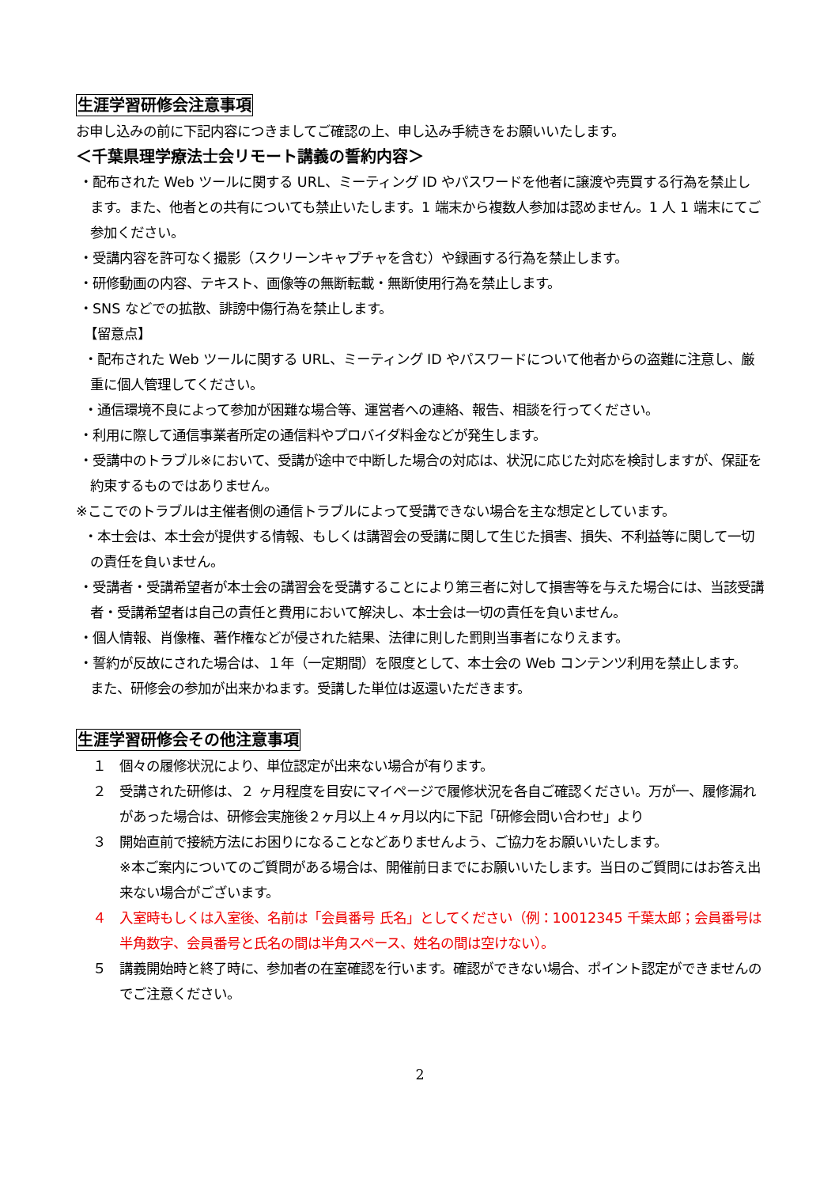生涯学習研修会注意事項
お申し込みの前に下記内容につきましてご確認の上、申し込み手続きをお願いいたします。
＜千葉県理学療法士会リモート講義の誓約内容＞
・配布された Web ツールに関する URL、ミーティング ID やパスワードを他者に譲渡や売買する行為を禁止します。また、他者との共有についても禁止いたします。1 端末から複数人参加は認めません。1 人 1 端末にてご参加ください。
・受講内容を許可なく撮影（スクリーンキャプチャを含む）や録画する行為を禁止します。
・研修動画の内容、テキスト、画像等の無断転載・無断使用行為を禁止します。
・SNS などでの拡散、誹謗中傷行為を禁止します。
【留意点】
・配布された Web ツールに関する URL、ミーティング ID やパスワードについて他者からの盗難に注意し、厳重に個人管理してください。
・通信環境不良によって参加が困難な場合等、運営者への連絡、報告、相談を行ってください。
・利用に際して通信事業者所定の通信料やプロバイダ料金などが発生します。
・受講中のトラブル※において、受講が途中で中断した場合の対応は、状況に応じた対応を検討しますが、保証を約束するものではありません。
※ここでのトラブルは主催者側の通信トラブルによって受講できない場合を主な想定としています。
・本士会は、本士会が提供する情報、もしくは講習会の受講に関して生じた損害、損失、不利益等に関して一切の責任を負いません。
・受講者・受講希望者が本士会の講習会を受講することにより第三者に対して損害等を与えた場合には、当該受講者・受講希望者は自己の責任と費用において解決し、本士会は一切の責任を負いません。
・個人情報、肖像権、著作権などが侵された結果、法律に則した罰則当事者になりえます。
・誓約が反故にされた場合は、１年（一定期間）を限度として、本士会の Web コンテンツ利用を禁止します。 また、研修会の参加が出来かねます。受講した単位は返還いただきます。
生涯学習研修会その他注意事項
１　個々の履修状況により、単位認定が出来ない場合が有ります。
２　受講された研修は、２ ヶ月程度を目安にマイページで履修状況を各自ご確認ください。万が一、履修漏れがあった場合は、研修会実施後２ヶ月以上４ヶ月以内に下記「研修会問い合わせ」より
３　開始直前で接続方法にお困りになることなどありませんよう、ご協力をお願いいたします。
※本ご案内についてのご質問がある場合は、開催前日までにお願いいたします。当日のご質問にはお答え出来ない場合がございます。
４　入室時もしくは入室後、名前は「会員番号 氏名」としてください（例：10012345 千葉太郎；会員番号は半角数字、会員番号と氏名の間は半角スペース、姓名の間は空けない）。
５　講義開始時と終了時に、参加者の在室確認を行います。確認ができない場合、ポイント認定ができませんのでご注意ください。
2